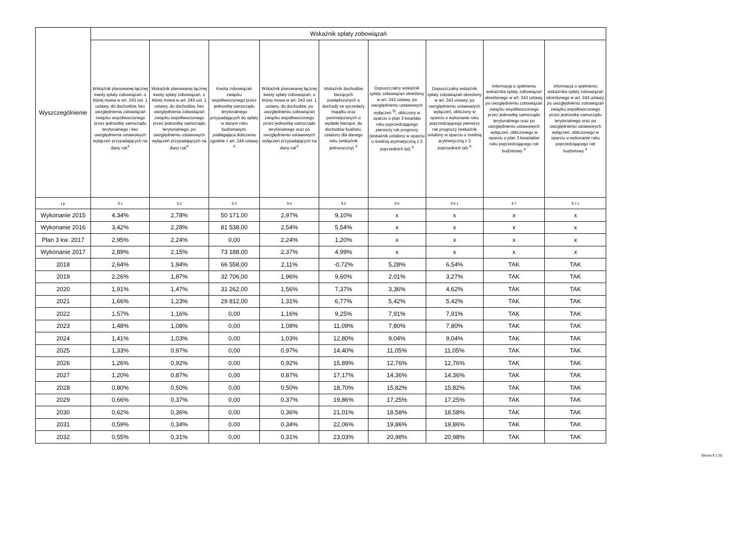| Wyszczególnienie | Wskaźnik spłaty zobowiązań | | | | | | | | |
| --- | --- | --- | --- | --- | --- | --- | --- | --- | --- |
| | Wskaźnik planowanej łącznej kwoty spłaty zobowiązań, o której mowa w art. 243 ust. 1 ustawy, do dochodów, bez uwzględnienia zobowiązań związku współtworzonego przez jednostkę samorządu terytorialnego i bez uwzględnienia ustawowych wyłączeń przypadających na dany rok<sup>X</sup> | Wskaźnik planowanej łącznej kwoty spłaty zobowiązań, o której mowa w art. 243 ust. 1 ustawy, do dochodów, bez uwzględnienia zobowiązań związku współtworzonego przez jednostkę samorządu terytorialnego, po uwzględnieniu ustawowych wyłączeń przypadających na dany rok<sup>X</sup> | Kwota zobowiązań związku współtworzonego przez jednostkę samorządu terytorialnego przypadających do spłaty w danym roku budżetowym, podlegająca doliczeniu zgodnie z art. 244 ustawy <sup>X</sup> | Wskaźnik planowanej łącznej kwoty spłaty zobowiązań, o której mowa w art. 243 ust. 1 ustawy, do dochodów, po uwzględnieniu zobowiązań związku współtworzonego przez jednostkę samorządu terytorialnego oraz po uwzględnieniu ustawowych wyłączeń przypadających na dany rok<sup>X</sup> | Wskaźnik dochodów bieżących powiększonych o dochody ze sprzedaży majątku oraz pomniejszonych o wydatki bieżące, do dochodów budżetu, ustalony dla danego roku (wskaźnik jednoroczny) <sup>X</sup> | Dopuszczalny wskaźnik spłaty zobowiązań określony w art. 243 ustawy, po uwzględnieniu ustawowych wyłączeń <sup>9)</sup>, obliczony w oparciu o plan 3 kwartału roku poprzedzającego pierwszy rok prognozy (wskaźnik ustalony w oparciu o średnią arytmetyczną z 3 poprzednich lat) <sup>X</sup> | Dopuszczalny wskaźnik spłaty zobowiązań określony w art. 243 ustawy, po uwzględnieniu ustawowych wyłączeń, obliczony w oparciu o wykonanie roku poprzedzającego pierwszy rok prognozy (wskaźnik ustalony w oparciu o średnią arytmetyczną z 3 poprzednich lat) <sup>X</sup> | Informacja o spełnieniu wskaźnika spłaty zobowiązań określonego w art. 243 ustawy, po uwzględnieniu zobowiązań związku współtworzonego przez jednostkę samorządu terytorialnego oraz po uwzględnieniu ustawowych wyłączeń, obliczonego w oparciu o plan 3 kwartałów roku poprzedzającego rok budżetowy <sup>X</sup> | Informacja o spełnieniu wskaźnika spłaty zobowiązań określonego w art. 243 ustawy, po uwzględnieniu zobowiązań związku współtworzonego przez jednostkę samorządu terytorialnego oraz po uwzględnieniu ustawowych wyłączeń, obliczonego w oparciu o wykonanie roku poprzedzającego rok budżetowy <sup>X</sup> |
| Lp | 9.1 | 9.2 | 9.3 | 9.4 | 9.5 | 9.6 | 9.6.1 | 9.7 | 9.7.1 |
| Wykonanie 2015 | 4,34% | 2,78% | 50 171,00 | 2,97% | 9,10% | x | x | x | x |
| Wykonanie 2016 | 3,42% | 2,28% | 81 538,00 | 2,54% | 5,54% | x | x | x | x |
| Plan 3 kw. 2017 | 2,95% | 2,24% | 0,00 | 2,24% | 1,20% | x | x | x | x |
| Wykonanie 2017 | 2,89% | 2,15% | 73 188,00 | 2,37% | 4,99% | x | x | x | x |
| 2018 | 2,64% | 1,94% | 66 558,00 | 2,11% | -0,72% | 5,28% | 6,54% | TAK | TAK |
| 2019 | 2,26% | 1,87% | 32 706,00 | 1,96% | 9,60% | 2,01% | 3,27% | TAK | TAK |
| 2020 | 1,91% | 1,47% | 31 262,00 | 1,56% | 7,37% | 3,36% | 4,62% | TAK | TAK |
| 2021 | 1,66% | 1,23% | 29 812,00 | 1,31% | 6,77% | 5,42% | 5,42% | TAK | TAK |
| 2022 | 1,57% | 1,16% | 0,00 | 1,16% | 9,25% | 7,91% | 7,91% | TAK | TAK |
| 2023 | 1,48% | 1,08% | 0,00 | 1,08% | 11,09% | 7,80% | 7,80% | TAK | TAK |
| 2024 | 1,41% | 1,03% | 0,00 | 1,03% | 12,80% | 9,04% | 9,04% | TAK | TAK |
| 2025 | 1,33% | 0,97% | 0,00 | 0,97% | 14,40% | 11,05% | 11,05% | TAK | TAK |
| 2026 | 1,26% | 0,92% | 0,00 | 0,92% | 15,89% | 12,76% | 12,76% | TAK | TAK |
| 2027 | 1,20% | 0,87% | 0,00 | 0,87% | 17,17% | 14,36% | 14,36% | TAK | TAK |
| 2028 | 0,80% | 0,50% | 0,00 | 0,50% | 18,70% | 15,82% | 15,82% | TAK | TAK |
| 2029 | 0,66% | 0,37% | 0,00 | 0,37% | 19,86% | 17,25% | 17,25% | TAK | TAK |
| 2030 | 0,62% | 0,36% | 0,00 | 0,36% | 21,01% | 18,58% | 18,58% | TAK | TAK |
| 2031 | 0,59% | 0,34% | 0,00 | 0,34% | 22,06% | 19,86% | 19,86% | TAK | TAK |
| 2032 | 0,55% | 0,31% | 0,00 | 0,31% | 23,03% | 20,98% | 20,98% | TAK | TAK |
Strona 9 z 20